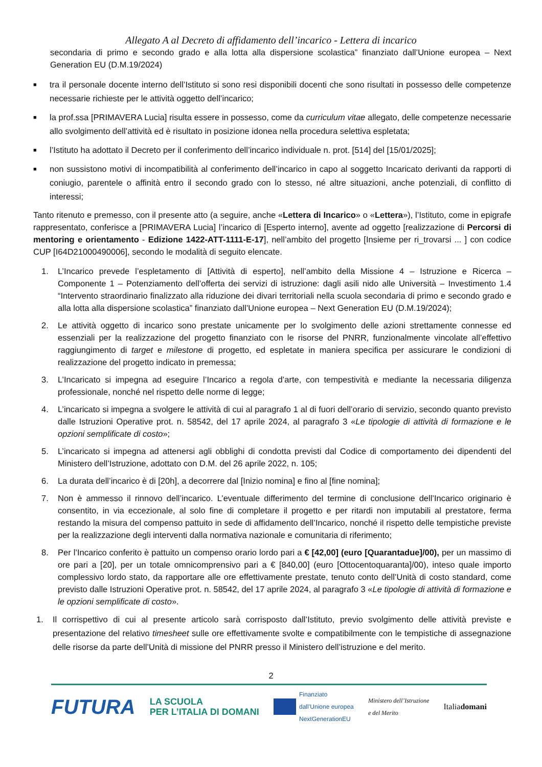Allegato A al Decreto di affidamento dell’incarico - Lettera di incarico
secondaria di primo e secondo grado e alla lotta alla dispersione scolastica” finanziato dall’Unione europea – Next Generation EU (D.M.19/2024)
■ tra il personale docente interno dell’Istituto si sono resi disponibili docenti che sono risultati in possesso delle competenze necessarie richieste per le attività oggetto dell’incarico;
■ la prof.ssa [PRIMAVERA Lucia] risulta essere in possesso, come da curriculum vitae allegato, delle competenze necessarie allo svolgimento dell’attività ed è risultato in posizione idonea nella procedura selettiva espletata;
■ l’Istituto ha adottato il Decreto per il conferimento dell’incarico individuale n. prot. [514] del [15/01/2025];
■ non sussistono motivi di incompatibilità al conferimento dell’incarico in capo al soggetto Incaricato derivanti da rapporti di coniugio, parentele o affinità entro il secondo grado con lo stesso, né altre situazioni, anche potenziali, di conflitto di interessi;
Tanto ritenuto e premesso, con il presente atto (a seguire, anche «Lettera di Incarico» o «Lettera»), l’Istituto, come in epigrafe rappresentato, conferisce a [PRIMAVERA Lucia] l’incarico di [Esperto interno], avente ad oggetto [realizzazione di Percorsi di mentoring e orientamento - Edizione 1422-ATT-1111-E-17], nell’ambito del progetto [Insieme per ri_trovarsi ... ] con codice CUP [I64D21000490006], secondo le modalità di seguito elencate.
1. L’Incarico prevede l’espletamento di [Attività di esperto], nell’ambito della Missione 4 – Istruzione e Ricerca – Componente 1 – Potenziamento dell’offerta dei servizi di istruzione: dagli asili nido alle Università – Investimento 1.4 “Intervento straordinario finalizzato alla riduzione dei divari territoriali nella scuola secondaria di primo e secondo grado e alla lotta alla dispersione scolastica” finanziato dall’Unione europea – Next Generation EU (D.M.19/2024);
2. Le attività oggetto di incarico sono prestate unicamente per lo svolgimento delle azioni strettamente connesse ed essenziali per la realizzazione del progetto finanziato con le risorse del PNRR, funzionalmente vincolate all’effettivo raggiungimento di target e milestone di progetto, ed espletate in maniera specifica per assicurare le condizioni di realizzazione del progetto indicato in premessa;
3. L’Incaricato si impegna ad eseguire l’Incarico a regola d’arte, con tempestività e mediante la necessaria diligenza professionale, nonché nel rispetto delle norme di legge;
4. L’incaricato si impegna a svolgere le attività di cui al paragrafo 1 al di fuori dell’orario di servizio, secondo quanto previsto dalle Istruzioni Operative prot. n. 58542, del 17 aprile 2024, al paragrafo 3 «Le tipologie di attività di formazione e le opzioni semplificate di costo»;
5. L’incaricato si impegna ad attenersi agli obblighi di condotta previsti dal Codice di comportamento dei dipendenti del Ministero dell’Istruzione, adottato con D.M. del 26 aprile 2022, n. 105;
6. La durata dell’incarico è di [20h], a decorrere dal [Inizio nomina] e fino al [fine nomina];
7. Non è ammesso il rinnovo dell’incarico. L’eventuale differimento del termine di conclusione dell’Incarico originario è consentito, in via eccezionale, al solo fine di completare il progetto e per ritardi non imputabili al prestatore, ferma restando la misura del compenso pattuito in sede di affidamento dell’Incarico, nonché il rispetto delle tempistiche previste per la realizzazione degli interventi dalla normativa nazionale e comunitaria di riferimento;
8. Per l’Incarico conferito è pattuito un compenso orario lordo pari a € [42,00] (euro [Quarantadue]/00), per un massimo di ore pari a [20], per un totale omnicomprensivo pari a € [840,00] (euro [Ottocentoquaranta]/00), inteso quale importo complessivo lordo stato, da rapportare alle ore effettivamente prestate, tenuto conto dell’Unità di costo standard, come previsto dalle Istruzioni Operative prot. n. 58542, del 17 aprile 2024, al paragrafo 3 «Le tipologie di attività di formazione e le opzioni semplificate di costo».
1. Il corrispettivo di cui al presente articolo sarà corrisposto dall’Istituto, previo svolgimento delle attività previste e presentazione del relativo timesheet sulle ore effettivamente svolte e compatibilmente con le tempistiche di assegnazione delle risorse da parte dell’Unità di missione del PNRR presso il Ministero dell’istruzione e del merito.
2
FUTURA LA SCUOLA
PER L’ITALIA DI DOMANI Finanziato
dall’Unione europea
NextGenerationEU Ministero dell’Istruzione
e del Merito Italiadomani